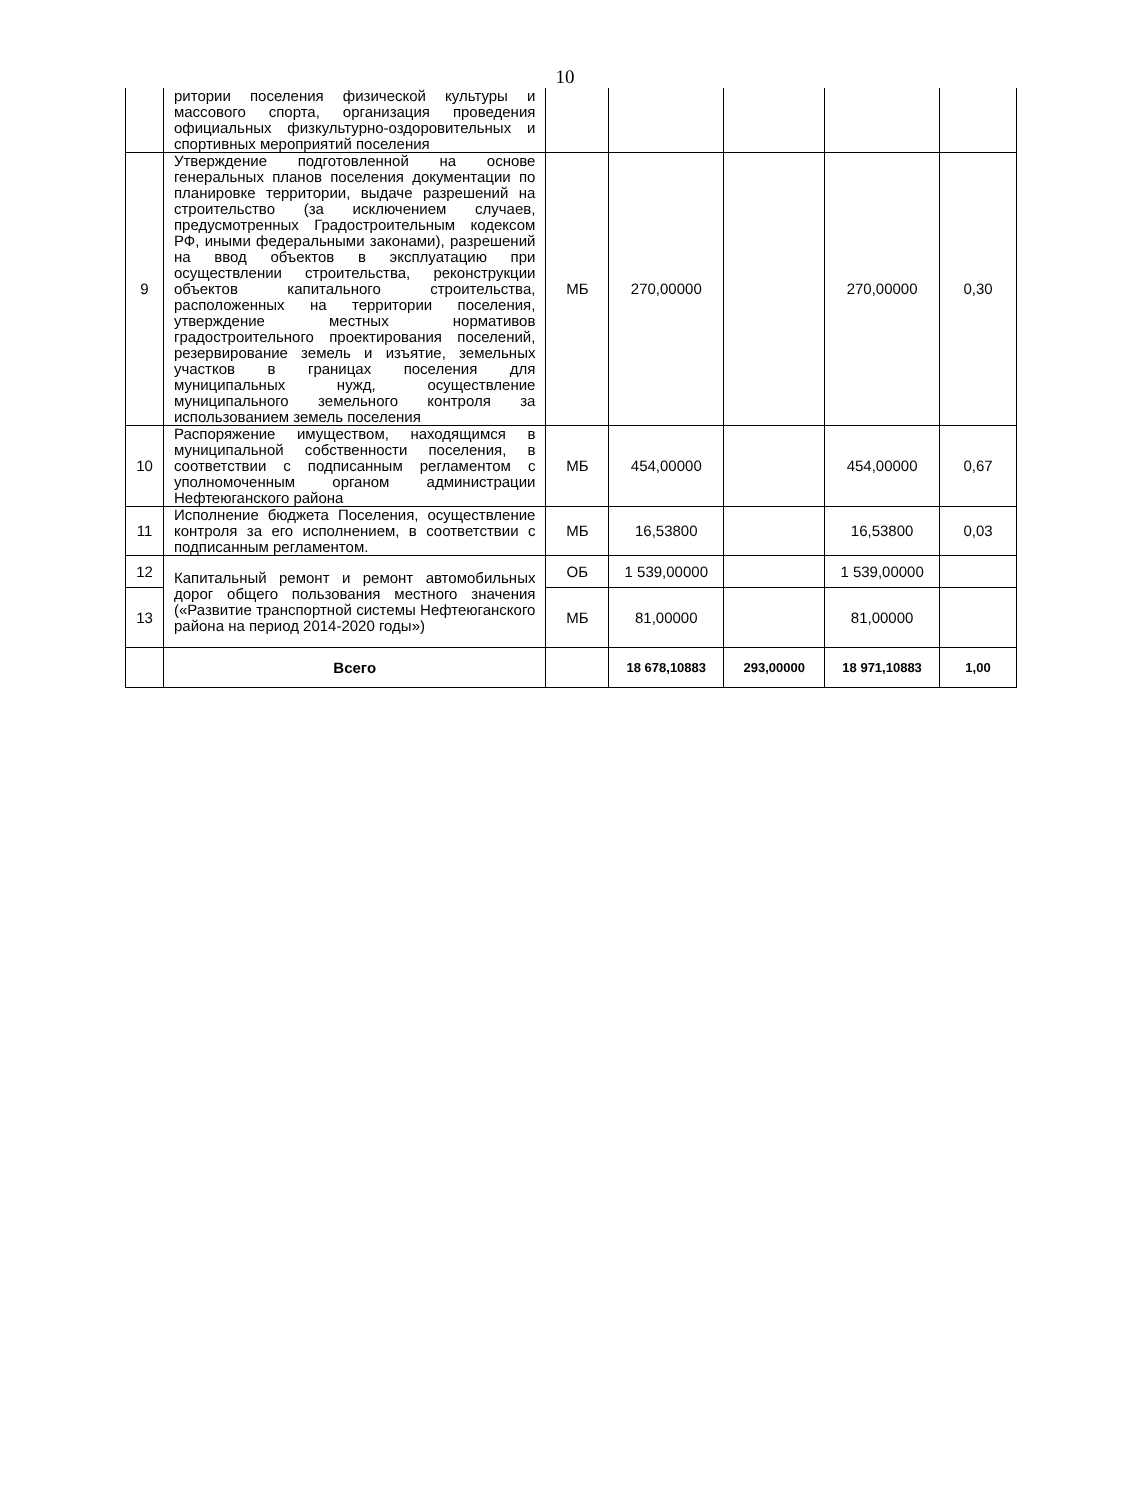10
| | ритории поселения физической культуры и массового спорта, организация проведения официальных физкультурно-оздоровительных и спортивных мероприятий поселения | | | | | |
| 9 | Утверждение подготовленной на основе генеральных планов поселения документации по планировке территории, выдаче разрешений на строительство (за исключением случаев, предусмотренных Градостроительным кодексом РФ, иными федеральными законами), разрешений на ввод объектов в эксплуатацию при осуществлении строительства, реконструкции объектов капитального строительства, расположенных на территории поселения, утверждение местных нормативов градостроительного проектирования поселений, резервирование земель и изъятие, земельных участков в границах поселения для муниципальных нужд, осуществление муниципального земельного контроля за использованием земель поселения | МБ | 270,00000 | | 270,00000 | 0,30 |
| 10 | Распоряжение имуществом, находящимся в муниципальной собственности поселения, в соответствии с подписанным регламентом с уполномоченным органом администрации Нефтеюганского района | МБ | 454,00000 | | 454,00000 | 0,67 |
| 11 | Исполнение бюджета Поселения, осуществление контроля за его исполнением, в соответствии с подписанным регламентом. | МБ | 16,53800 | | 16,53800 | 0,03 |
| 12 | Капитальный ремонт и ремонт автомобильных дорог общего пользования местного значения («Развитие транспортной системы Нефтеюганского района на период 2014-2020 годы») | ОБ | 1 539,00000 | | 1 539,00000 | |
| 13 | | МБ | 81,00000 | | 81,00000 | |
| | Всего | | 18 678,10883 | 293,00000 | 18 971,10883 | 1,00 |